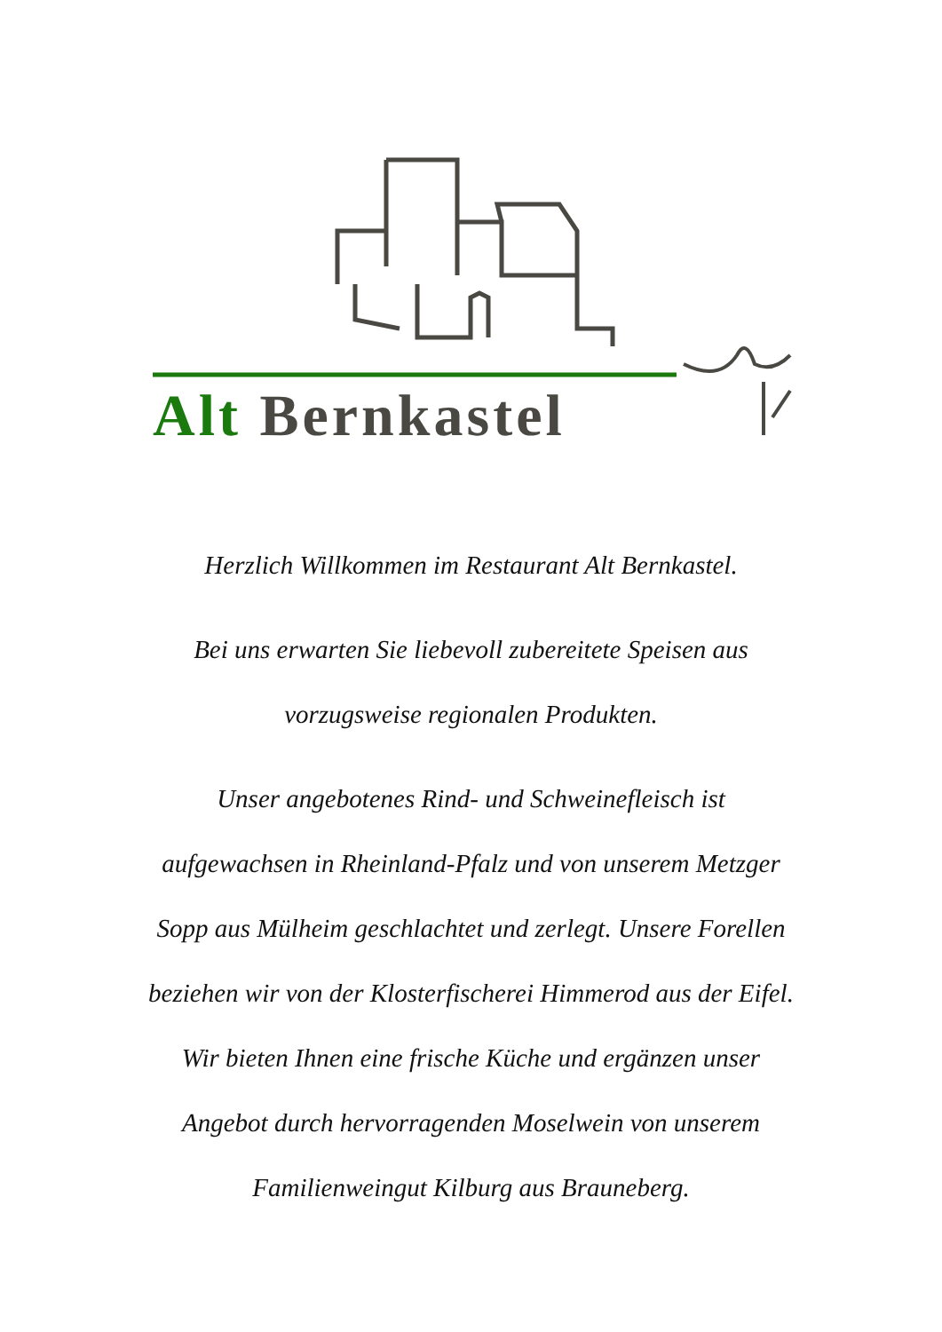Alt Bernkastel
Herzlich Willkommen im Restaurant Alt Bernkastel.
Bei uns erwarten Sie liebevoll zubereitete Speisen aus
vorzugsweise regionalen Produkten.
Unser angebotenes Rind- und Schweinefleisch ist
aufgewachsen in Rheinland-Pfalz und von unserem Metzger
Sopp aus Mülheim geschlachtet und zerlegt. Unsere Forellen
beziehen wir von der Klosterfischerei Himmerod aus der Eifel.
Wir bieten Ihnen eine frische Küche und ergänzen unser
Angebot durch hervorragenden Moselwein von unserem
Familienweingut Kilburg aus Brauneberg.